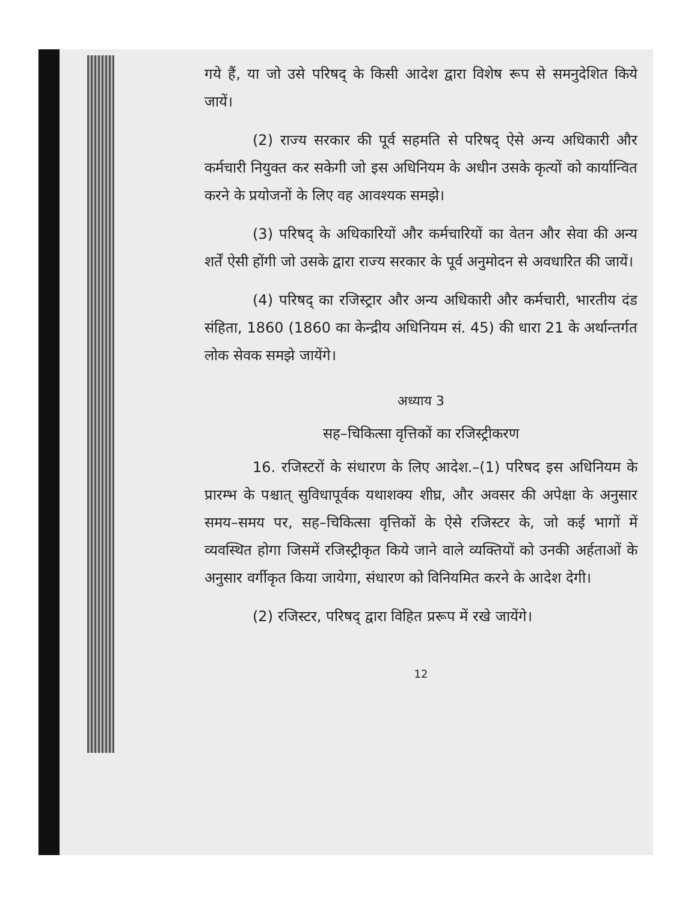गये हैं, या जो उसे परिषद् के किसी आदेश द्वारा विशेष रूप से समनुदेशित किये जायें।
(2) राज्य सरकार की पूर्व सहमति से परिषद् ऐसे अन्य अधिकारी और कर्मचारी नियुक्त कर सकेगी जो इस अधिनियम के अधीन उसके कृत्यों को कार्यान्वित करने के प्रयोजनों के लिए वह आवश्यक समझे।
(3) परिषद् के अधिकारियों और कर्मचारियों का वेतन और सेवा की अन्य शर्तें ऐसी होंगी जो उसके द्वारा राज्य सरकार के पूर्व अनुमोदन से अवधारित की जायें।
(4) परिषद् का रजिस्ट्रार और अन्य अधिकारी और कर्मचारी, भारतीय दंड संहिता, 1860 (1860 का केन्द्रीय अधिनियम सं. 45) की धारा 21 के अर्थान्तर्गत लोक सेवक समझे जायेंगे।
अध्याय 3
सह–चिकित्सा वृत्तिकों का रजिस्ट्रीकरण
16. रजिस्टरों के संधारण के लिए आदेश.–(1) परिषद इस अधिनियम के प्रारम्भ के पश्चात् सुविधापूर्वक यथाशक्य शीघ्र, और अवसर की अपेक्षा के अनुसार समय–समय पर, सह–चिकित्सा वृत्तिकों के ऐसे रजिस्टर के, जो कई भागों में व्यवस्थित होगा जिसमें रजिस्ट्रीकृत किये जाने वाले व्यक्तियों को उनकी अर्हताओं के अनुसार वर्गीकृत किया जायेगा, संधारण को विनियमित करने के आदेश देगी।
(2) रजिस्टर, परिषद् द्वारा विहित प्ररूप में रखे जायेंगे।
12